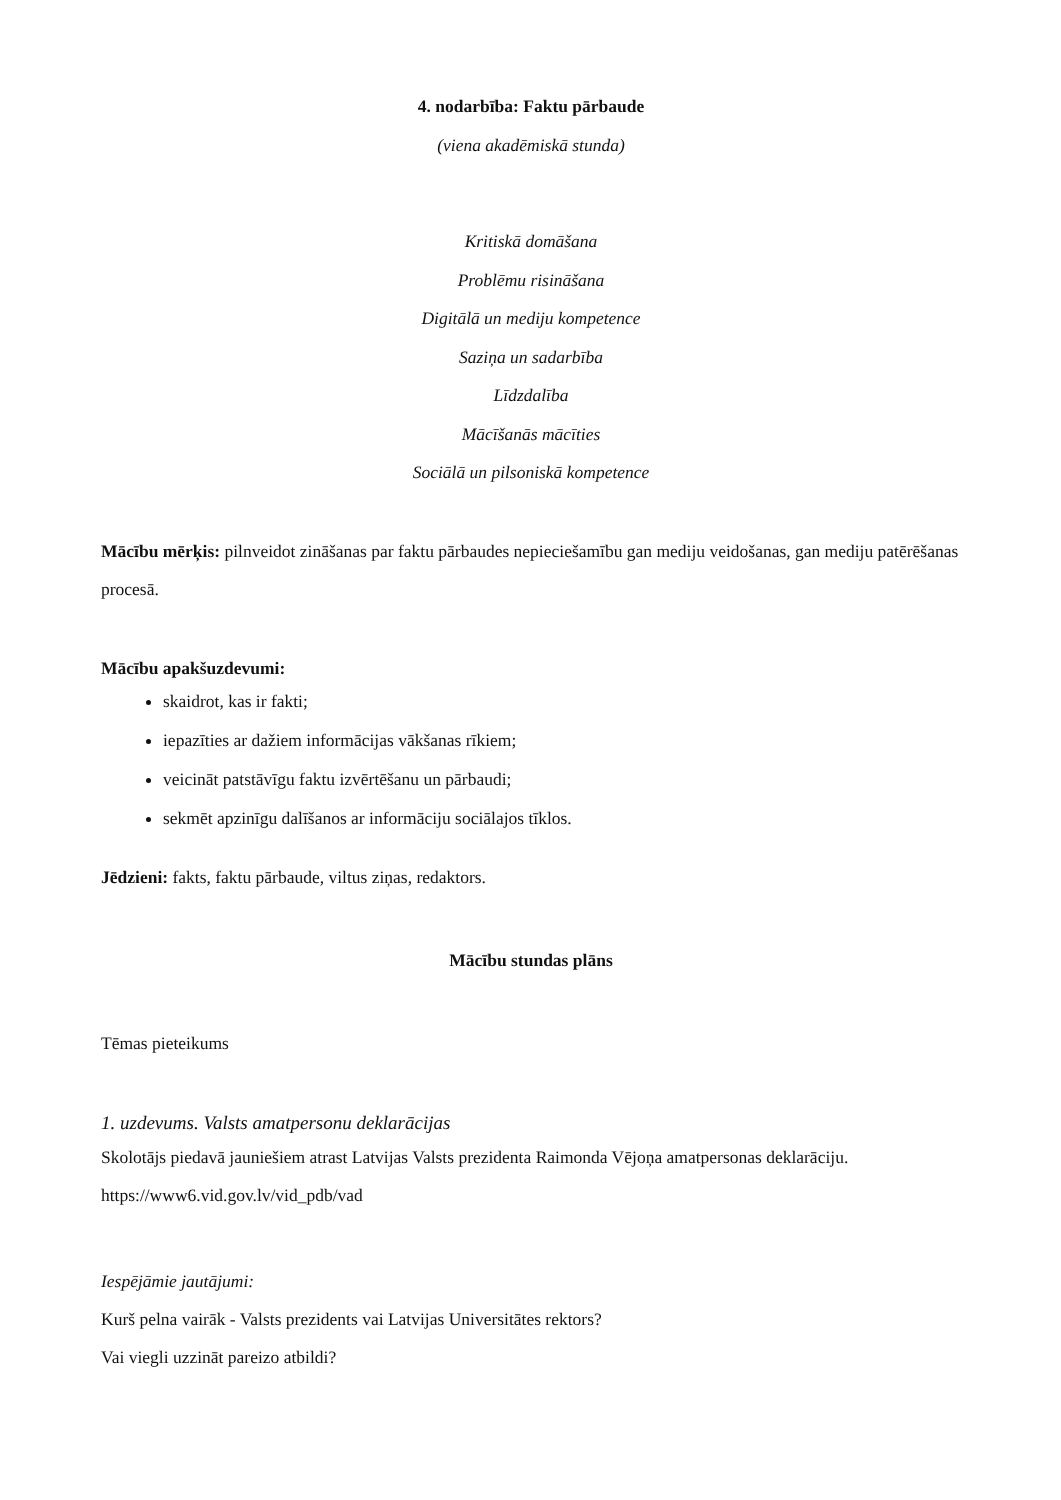4. nodarbība: Faktu pārbaude
(viena akadēmiskā stunda)
Kritiskā domāšana
Problēmu risināšana
Digitālā un mediju kompetence
Saziņa un sadarbība
Līdzdalība
Mācīšanās mācīties
Sociālā un pilsoniskā kompetence
Mācību mērķis: pilnveidot zināšanas par faktu pārbaudes nepieciešamību gan mediju veidošanas, gan mediju patērēšanas procesā.
Mācību apakšuzdevumi:
skaidrot, kas ir fakti;
iepazīties ar dažiem informācijas vākšanas rīkiem;
veicināt patstāvīgu faktu izvērtēšanu un pārbaudi;
sekmēt apzinīgu dalīšanos ar informāciju sociālajos tīklos.
Jēdzieni: fakts, faktu pārbaude, viltus ziņas, redaktors.
Mācību stundas plāns
Tēmas pieteikums
1. uzdevums. Valsts amatpersonu deklarācijas
Skolotājs piedavā jauniešiem atrast Latvijas Valsts prezidenta Raimonda Vējoņa amatpersonas deklarāciju.
https://www6.vid.gov.lv/vid_pdb/vad
Iespējāmie jautājumi:
Kurš pelna vairāk - Valsts prezidents vai Latvijas Universitātes rektors?
Vai viegli uzzināt pareizo atbildi?